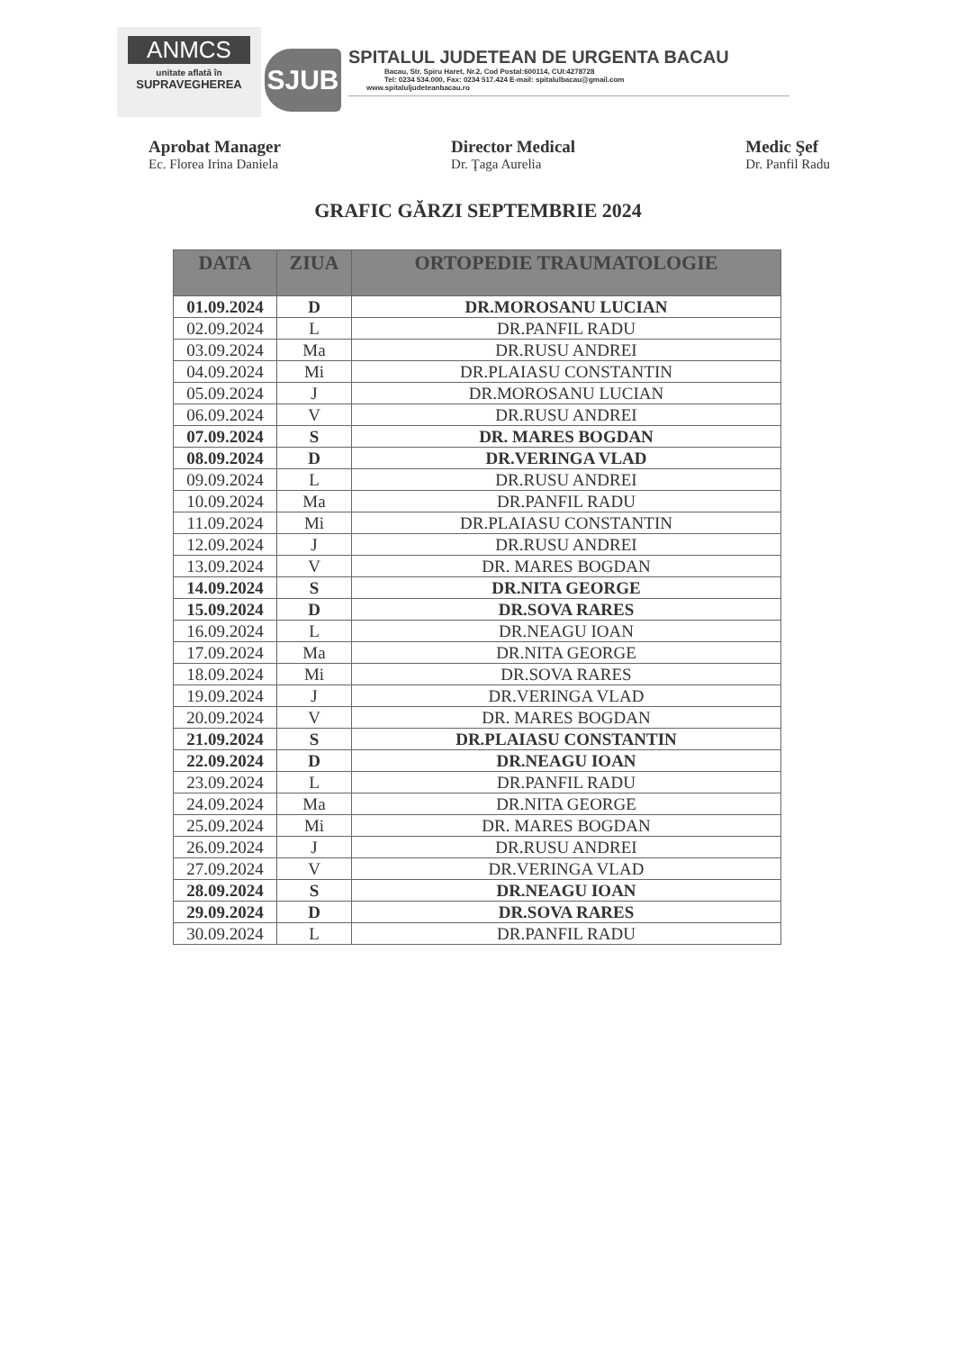ANMCS
unitate aflată în
SUPRAVEGHEREA
SJUB
SPITALUL JUDETEAN DE URGENTA BACAU
Bacau, Str. Spiru Haret, Nr.2, Cod Postal:600114, CUI:4278728
Tel: 0234 534.000, Fax: 0234 517.424 E-mail: spitalulbacau@gmail.com
www.spitaluljudeteanbacau.ro
Aprobat Manager
Ec. Florea Irina Daniela
Director Medical
Dr. Ţaga Aurelia
Medic Şef
Dr. Panfil Radu
GRAFIC GĂRZI SEPTEMBRIE 2024
| DATA | ZIUA | ORTOPEDIE TRAUMATOLOGIE |
| --- | --- | --- |
| 01.09.2024 | D | DR.MOROSANU LUCIAN |
| 02.09.2024 | L | DR.PANFIL RADU |
| 03.09.2024 | Ma | DR.RUSU ANDREI |
| 04.09.2024 | Mi | DR.PLAIASU CONSTANTIN |
| 05.09.2024 | J | DR.MOROSANU LUCIAN |
| 06.09.2024 | V | DR.RUSU ANDREI |
| 07.09.2024 | S | DR. MARES BOGDAN |
| 08.09.2024 | D | DR.VERINGA VLAD |
| 09.09.2024 | L | DR.RUSU ANDREI |
| 10.09.2024 | Ma | DR.PANFIL RADU |
| 11.09.2024 | Mi | DR.PLAIASU CONSTANTIN |
| 12.09.2024 | J | DR.RUSU ANDREI |
| 13.09.2024 | V | DR. MARES BOGDAN |
| 14.09.2024 | S | DR.NITA GEORGE |
| 15.09.2024 | D | DR.SOVA RARES |
| 16.09.2024 | L | DR.NEAGU IOAN |
| 17.09.2024 | Ma | DR.NITA GEORGE |
| 18.09.2024 | Mi | DR.SOVA RARES |
| 19.09.2024 | J | DR.VERINGA VLAD |
| 20.09.2024 | V | DR. MARES BOGDAN |
| 21.09.2024 | S | DR.PLAIASU CONSTANTIN |
| 22.09.2024 | D | DR.NEAGU IOAN |
| 23.09.2024 | L | DR.PANFIL RADU |
| 24.09.2024 | Ma | DR.NITA GEORGE |
| 25.09.2024 | Mi | DR. MARES BOGDAN |
| 26.09.2024 | J | DR.RUSU ANDREI |
| 27.09.2024 | V | DR.VERINGA VLAD |
| 28.09.2024 | S | DR.NEAGU IOAN |
| 29.09.2024 | D | DR.SOVA RARES |
| 30.09.2024 | L | DR.PANFIL RADU |